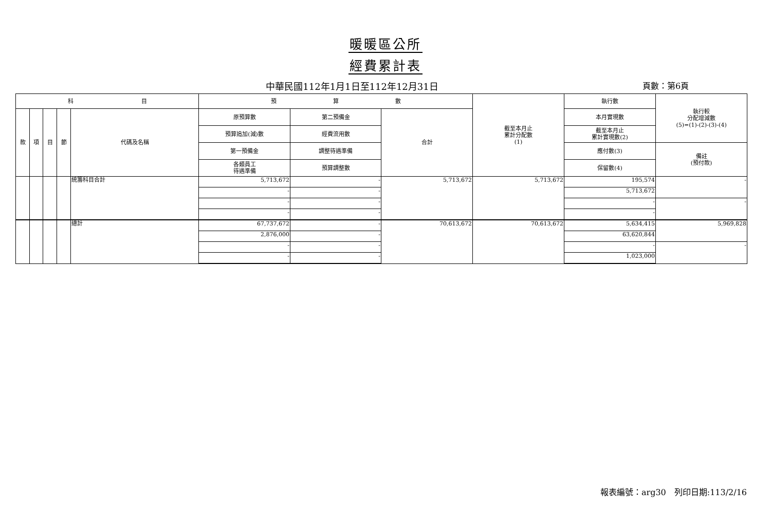暖暖區公所
經費累計表
中華民國112年1月1日至112年12月31日
頁數：第6頁
| 科 目 | | | | | 預 算 數 | | | 截至本月止 累計分配數 (1) | 執行數 | 執行較 分配增減數 (5)=(1)-(2)-(3)-(4) |
| --- | --- | --- | --- | --- | --- | --- | --- | --- | --- | --- |
| 款 | 項 | 目 | 節 | 代碼及名稱 | 原預算數 | 第二預備金 | 合計 | | 本月實現數 | |
| | | | | | 預算追加(減)數 | 經費流用數 | | | 截至本月止 累計實現數(2) | |
| | | | | | 第一預備金 | 調整待遇準備 | | | 應付數(3) | 備註 (預付款) |
| | | | | | 各類員工 待遇準備 | 預算調整數 | | | 保留數(4) | |
| | | | | 統籌科目合計 | 5,713,672 | - | 5,713,672 | 5,713,672 | 195,574 | - |
| | | | | | - | - | | | 5,713,672 | |
| | | | | | - | - | | | - | - |
| | | | | | - | - | | | - | |
| | | | | 總計 | 67,737,672 | - | 70,613,672 | 70,613,672 | 5,634,415 | 5,969,828 |
| | | | | | 2,876,000 | - | | | 63,620,844 | |
| | | | | | - | - | | | - | - |
| | | | | | - | - | | | 1,023,000 | |
報表編號：arg30　列印日期:113/2/16